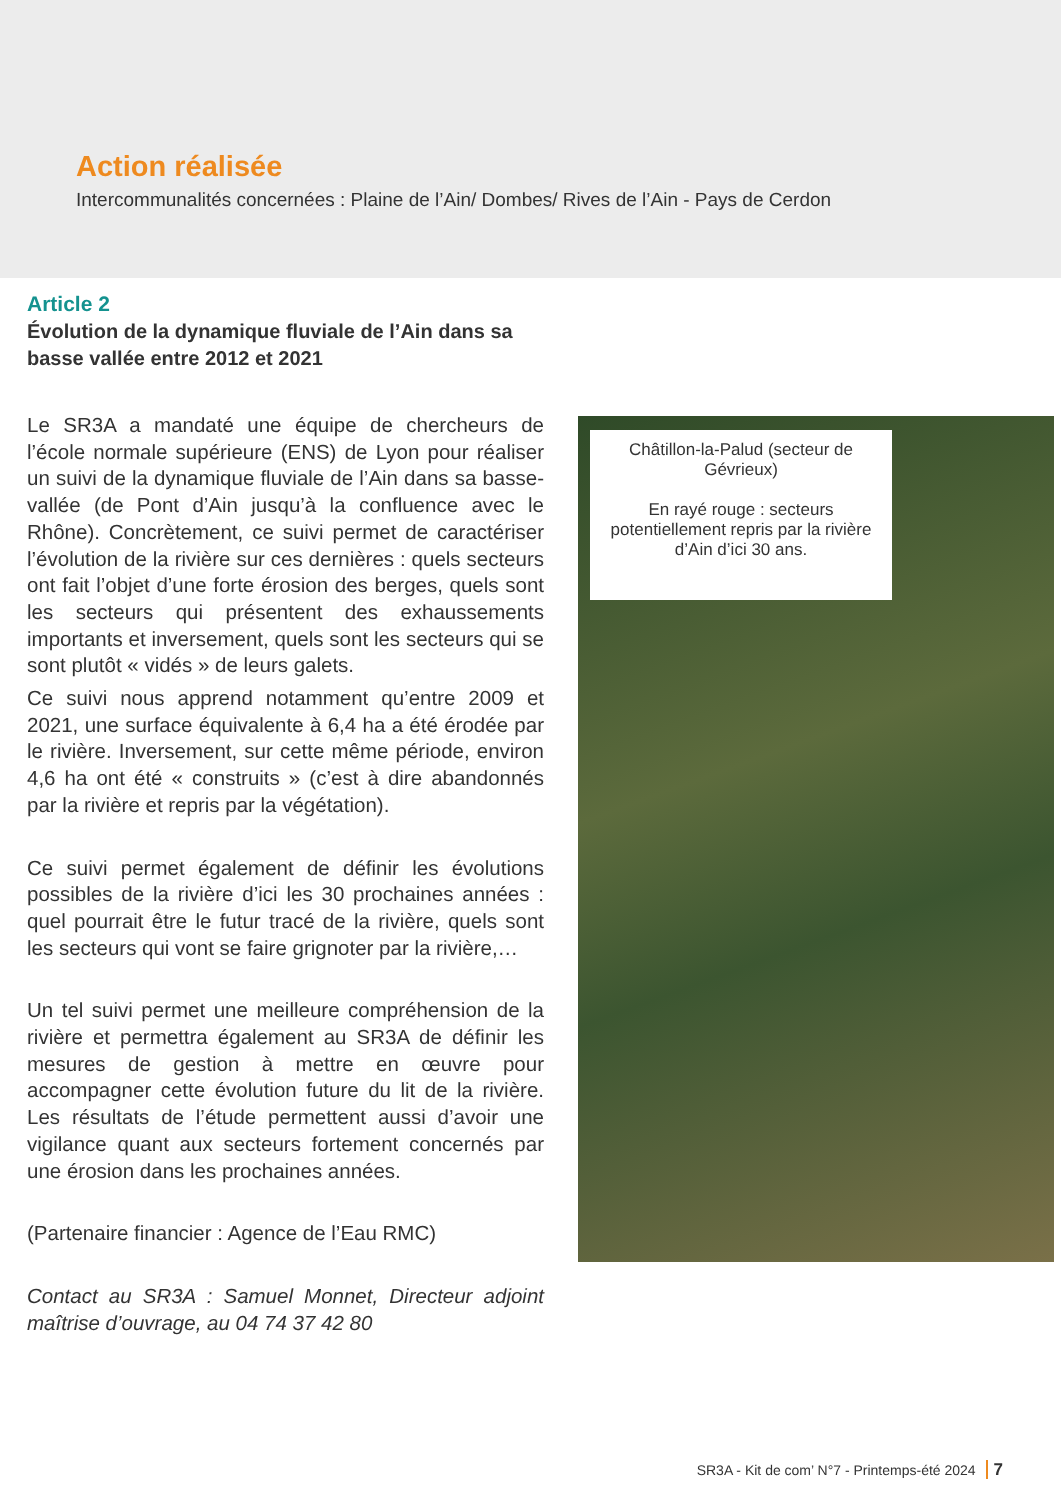Action réalisée
Intercommunalités concernées : Plaine de l’Ain/ Dombes/ Rives de l’Ain - Pays de Cerdon
Article 2
Évolution de la dynamique fluviale de l’Ain dans sa basse vallée entre 2012 et 2021
Le SR3A a mandaté une équipe de chercheurs de l’école normale supérieure (ENS) de Lyon pour réaliser un suivi de la dynamique fluviale de l’Ain dans sa basse-vallée (de Pont d’Ain jusqu’à la confluence avec le Rhône). Concrètement, ce suivi permet de caractériser l’évolution de la rivière sur ces dernières : quels secteurs ont fait l’objet d’une forte érosion des berges, quels sont les secteurs qui présentent des exhaussements importants et inversement, quels sont les secteurs qui se sont plutôt « vidés » de leurs galets.
Ce suivi nous apprend notamment qu’entre 2009 et 2021, une surface équivalente à 6,4 ha a été érodée par le rivière. Inversement, sur cette même période, environ 4,6 ha ont été « construits » (c’est à dire abandonnés par la rivière et repris par la végétation).
Ce suivi permet également de définir les évolutions possibles de la rivière d’ici les 30 prochaines années : quel pourrait être le futur tracé de la rivière, quels sont les secteurs qui vont se faire grignoter par la rivière,…
Un tel suivi permet une meilleure compréhension de la rivière et permettra également au SR3A de définir les mesures de gestion à mettre en œuvre pour accompagner cette évolution future du lit de la rivière. Les résultats de l’étude permettent aussi d’avoir une vigilance quant aux secteurs fortement concernés par une érosion dans les prochaines années.
(Partenaire financier : Agence de l’Eau RMC)
Contact au SR3A : Samuel Monnet, Directeur adjoint maîtrise d’ouvrage, au 04 74 37 42 80
Châtillon-la-Palud (secteur de Gévrieux)
En rayé rouge : secteurs potentiellement repris par la rivière d’Ain d’ici 30 ans.
SR3A - Kit de com’ N°7 - Printemps-été 2024 7